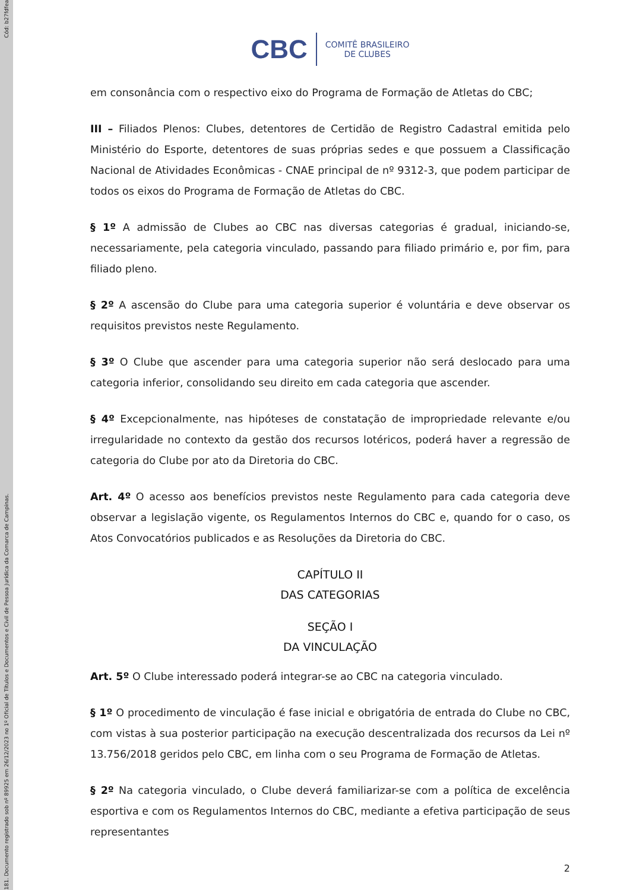Cód: b27fdfea
181. Documento registrado sob nº 89925 em 26/12/2023 no 1º Oficial de Títulos e Documentos e Civil de Pessoa Jurídica da Comarca de Campinas.
CBC COMITÊ BRASILEIRO
DE CLUBES
em consonância com o respectivo eixo do Programa de Formação de Atletas do CBC;
III – Filiados Plenos: Clubes, detentores de Certidão de Registro Cadastral emitida pelo Ministério do Esporte, detentores de suas próprias sedes e que possuem a Classificação Nacional de Atividades Econômicas - CNAE principal de nº 9312-3, que podem participar de todos os eixos do Programa de Formação de Atletas do CBC.
§ 1º A admissão de Clubes ao CBC nas diversas categorias é gradual, iniciando-se, necessariamente, pela categoria vinculado, passando para filiado primário e, por fim, para filiado pleno.
§ 2º A ascensão do Clube para uma categoria superior é voluntária e deve observar os requisitos previstos neste Regulamento.
§ 3º O Clube que ascender para uma categoria superior não será deslocado para uma categoria inferior, consolidando seu direito em cada categoria que ascender.
§ 4º Excepcionalmente, nas hipóteses de constatação de impropriedade relevante e/ou irregularidade no contexto da gestão dos recursos lotéricos, poderá haver a regressão de categoria do Clube por ato da Diretoria do CBC.
Art. 4º O acesso aos benefícios previstos neste Regulamento para cada categoria deve observar a legislação vigente, os Regulamentos Internos do CBC e, quando for o caso, os Atos Convocatórios publicados e as Resoluções da Diretoria do CBC.
CAPÍTULO II
DAS CATEGORIAS
SEÇÃO I
DA VINCULAÇÃO
Art. 5º O Clube interessado poderá integrar-se ao CBC na categoria vinculado.
§ 1º O procedimento de vinculação é fase inicial e obrigatória de entrada do Clube no CBC, com vistas à sua posterior participação na execução descentralizada dos recursos da Lei nº 13.756/2018 geridos pelo CBC, em linha com o seu Programa de Formação de Atletas.
§ 2º Na categoria vinculado, o Clube deverá familiarizar-se com a política de excelência esportiva e com os Regulamentos Internos do CBC, mediante a efetiva participação de seus representantes
2